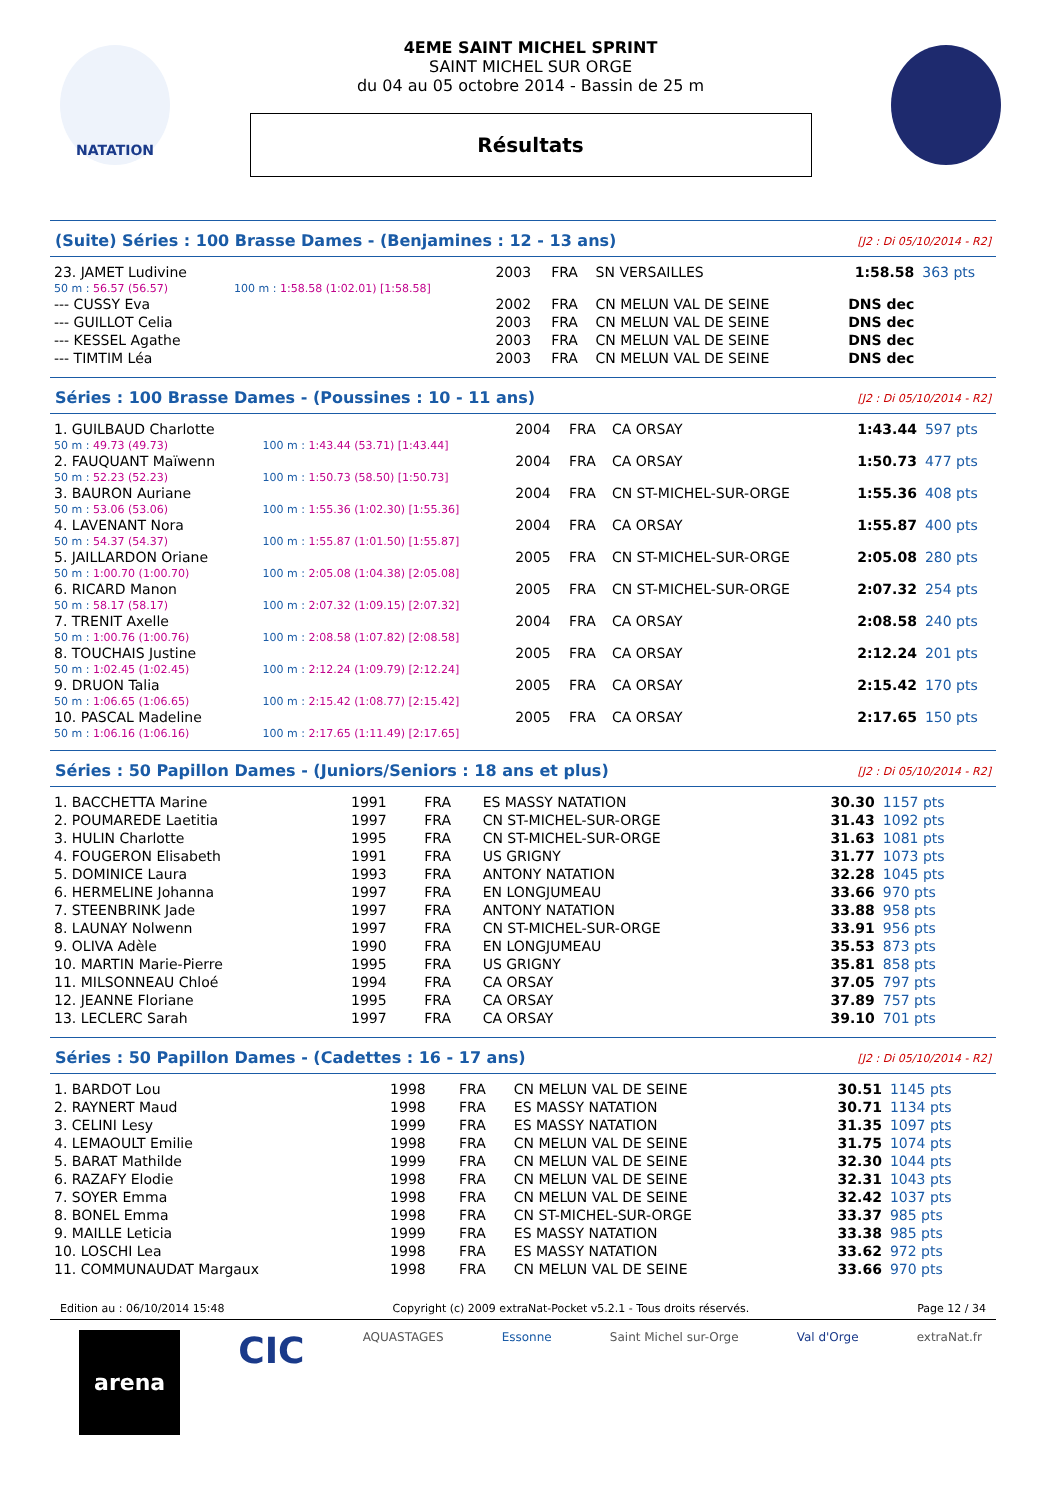NATATION
4EME SAINT MICHEL SPRINT
SAINT MICHEL SUR ORGE
du 04 au 05 octobre 2014 - Bassin de 25 m
Résultats
(Suite) Séries : 100 Brasse Dames - (Benjamines : 12 - 13 ans) [J2 : Di 05/10/2014 - R2]
| 23. JAMET Ludivine | | 2003 | FRA | SN VERSAILLES | 1:58.58 | 363 pts |
| 50 m : 56.57 (56.57) | 100 m : 1:58.58 (1:02.01) [1:58.58] | | | | | |
| --- CUSSY Eva | | 2002 | FRA | CN MELUN VAL DE SEINE | DNS dec | |
| --- GUILLOT Celia | | 2003 | FRA | CN MELUN VAL DE SEINE | DNS dec | |
| --- KESSEL Agathe | | 2003 | FRA | CN MELUN VAL DE SEINE | DNS dec | |
| --- TIMTIM Léa | | 2003 | FRA | CN MELUN VAL DE SEINE | DNS dec | |
Séries : 100 Brasse Dames - (Poussines : 10 - 11 ans) [J2 : Di 05/10/2014 - R2]
| 1. GUILBAUD Charlotte | | 2004 | FRA | CA ORSAY | 1:43.44 | 597 pts |
| 50 m : 49.73 (49.73) | 100 m : 1:43.44 (53.71) [1:43.44] | | | | | |
| 2. FAUQUANT Maïwenn | | 2004 | FRA | CA ORSAY | 1:50.73 | 477 pts |
| 50 m : 52.23 (52.23) | 100 m : 1:50.73 (58.50) [1:50.73] | | | | | |
| 3. BAURON Auriane | | 2004 | FRA | CN ST-MICHEL-SUR-ORGE | 1:55.36 | 408 pts |
| 50 m : 53.06 (53.06) | 100 m : 1:55.36 (1:02.30) [1:55.36] | | | | | |
| 4. LAVENANT Nora | | 2004 | FRA | CA ORSAY | 1:55.87 | 400 pts |
| 50 m : 54.37 (54.37) | 100 m : 1:55.87 (1:01.50) [1:55.87] | | | | | |
| 5. JAILLARDON Oriane | | 2005 | FRA | CN ST-MICHEL-SUR-ORGE | 2:05.08 | 280 pts |
| 50 m : 1:00.70 (1:00.70) | 100 m : 2:05.08 (1:04.38) [2:05.08] | | | | | |
| 6. RICARD Manon | | 2005 | FRA | CN ST-MICHEL-SUR-ORGE | 2:07.32 | 254 pts |
| 50 m : 58.17 (58.17) | 100 m : 2:07.32 (1:09.15) [2:07.32] | | | | | |
| 7. TRENIT Axelle | | 2004 | FRA | CA ORSAY | 2:08.58 | 240 pts |
| 50 m : 1:00.76 (1:00.76) | 100 m : 2:08.58 (1:07.82) [2:08.58] | | | | | |
| 8. TOUCHAIS Justine | | 2005 | FRA | CA ORSAY | 2:12.24 | 201 pts |
| 50 m : 1:02.45 (1:02.45) | 100 m : 2:12.24 (1:09.79) [2:12.24] | | | | | |
| 9. DRUON Talia | | 2005 | FRA | CA ORSAY | 2:15.42 | 170 pts |
| 50 m : 1:06.65 (1:06.65) | 100 m : 2:15.42 (1:08.77) [2:15.42] | | | | | |
| 10. PASCAL Madeline | | 2005 | FRA | CA ORSAY | 2:17.65 | 150 pts |
| 50 m : 1:06.16 (1:06.16) | 100 m : 2:17.65 (1:11.49) [2:17.65] | | | | | |
Séries : 50 Papillon Dames - (Juniors/Seniors : 18 ans et plus) [J2 : Di 05/10/2014 - R2]
| 1. BACCHETTA Marine | 1991 | FRA | ES MASSY NATATION | 30.30 | 1157 pts |
| 2. POUMAREDE Laetitia | 1997 | FRA | CN ST-MICHEL-SUR-ORGE | 31.43 | 1092 pts |
| 3. HULIN Charlotte | 1995 | FRA | CN ST-MICHEL-SUR-ORGE | 31.63 | 1081 pts |
| 4. FOUGERON Elisabeth | 1991 | FRA | US GRIGNY | 31.77 | 1073 pts |
| 5. DOMINICE Laura | 1993 | FRA | ANTONY NATATION | 32.28 | 1045 pts |
| 6. HERMELINE Johanna | 1997 | FRA | EN LONGJUMEAU | 33.66 | 970 pts |
| 7. STEENBRINK Jade | 1997 | FRA | ANTONY NATATION | 33.88 | 958 pts |
| 8. LAUNAY Nolwenn | 1997 | FRA | CN ST-MICHEL-SUR-ORGE | 33.91 | 956 pts |
| 9. OLIVA Adèle | 1990 | FRA | EN LONGJUMEAU | 35.53 | 873 pts |
| 10. MARTIN Marie-Pierre | 1995 | FRA | US GRIGNY | 35.81 | 858 pts |
| 11. MILSONNEAU Chloé | 1994 | FRA | CA ORSAY | 37.05 | 797 pts |
| 12. JEANNE Floriane | 1995 | FRA | CA ORSAY | 37.89 | 757 pts |
| 13. LECLERC Sarah | 1997 | FRA | CA ORSAY | 39.10 | 701 pts |
Séries : 50 Papillon Dames - (Cadettes : 16 - 17 ans) [J2 : Di 05/10/2014 - R2]
| 1. BARDOT Lou | 1998 | FRA | CN MELUN VAL DE SEINE | 30.51 | 1145 pts |
| 2. RAYNERT Maud | 1998 | FRA | ES MASSY NATATION | 30.71 | 1134 pts |
| 3. CELINI Lesy | 1999 | FRA | ES MASSY NATATION | 31.35 | 1097 pts |
| 4. LEMAOULT Emilie | 1998 | FRA | CN MELUN VAL DE SEINE | 31.75 | 1074 pts |
| 5. BARAT Mathilde | 1999 | FRA | CN MELUN VAL DE SEINE | 32.30 | 1044 pts |
| 6. RAZAFY Elodie | 1998 | FRA | CN MELUN VAL DE SEINE | 32.31 | 1043 pts |
| 7. SOYER Emma | 1998 | FRA | CN MELUN VAL DE SEINE | 32.42 | 1037 pts |
| 8. BONEL Emma | 1998 | FRA | CN ST-MICHEL-SUR-ORGE | 33.37 | 985 pts |
| 9. MAILLE Leticia | 1999 | FRA | ES MASSY NATATION | 33.38 | 985 pts |
| 10. LOSCHI Lea | 1998 | FRA | ES MASSY NATATION | 33.62 | 972 pts |
| 11. COMMUNAUDAT Margaux | 1998 | FRA | CN MELUN VAL DE SEINE | 33.66 | 970 pts |
Edition au : 06/10/2014 15:48 Copyright (c) 2009 extraNat-Pocket v5.2.1 - Tous droits réservés. Page 12 / 34
arena CIC AQUASTAGES Essonne Saint Michel sur-Orge Val d'Orge extraNat.fr